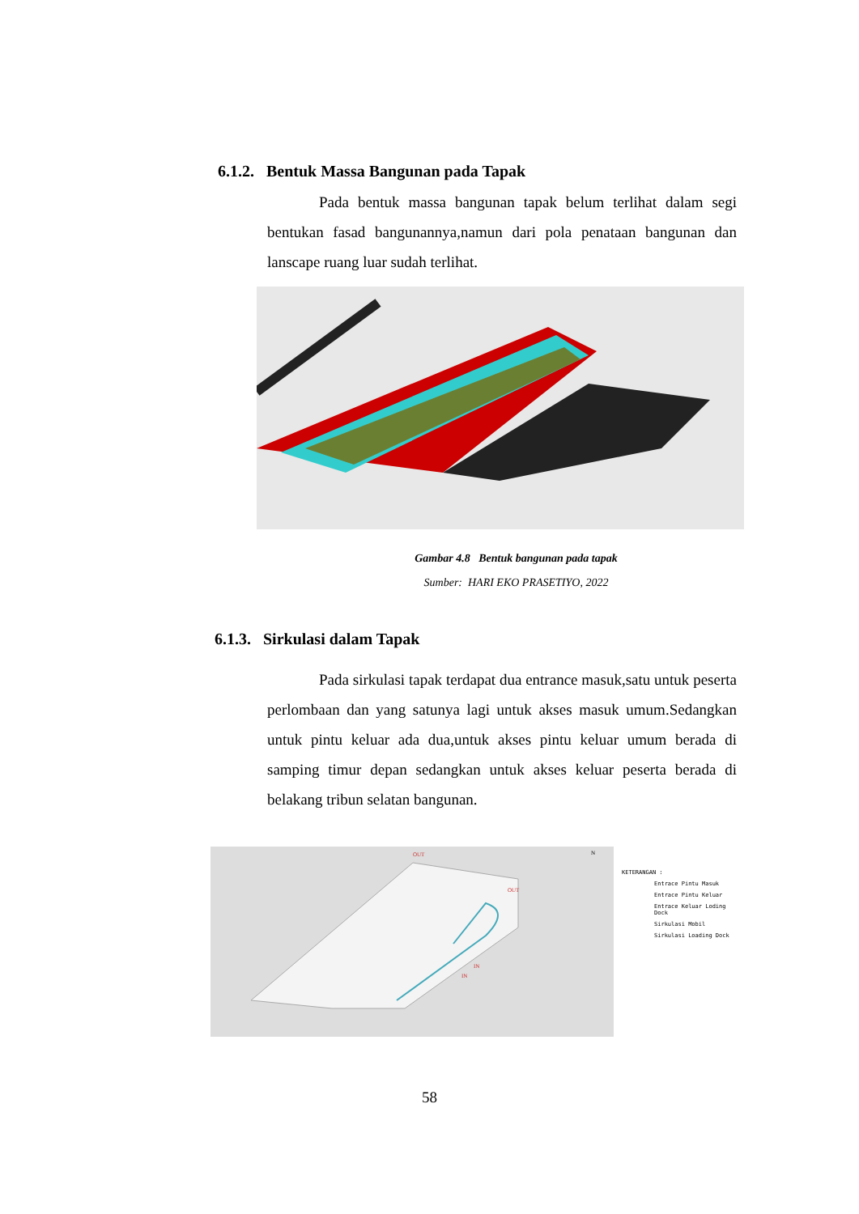6.1.2. Bentuk Massa Bangunan pada Tapak
Pada bentuk massa bangunan tapak belum terlihat dalam segi bentukan fasad bangunannya,namun dari pola penataan bangunan dan lanscape ruang luar sudah terlihat.
Gambar 4.8 Bentuk bangunan pada tapak
Sumber: HARI EKO PRASETIYO, 2022
6.1.3. Sirkulasi dalam Tapak
Pada sirkulasi tapak terdapat dua entrance masuk,satu untuk peserta perlombaan dan yang satunya lagi untuk akses masuk umum.Sedangkan untuk pintu keluar ada dua,untuk akses pintu keluar umum berada di samping timur depan sedangkan untuk akses keluar peserta berada di belakang tribun selatan bangunan.
OUT
OUT
IN
IN
N
KETERANGAN :
Entrace Pintu Masuk
Entrace Pintu Keluar
Entrace Keluar Loding Dock
Sirkulasi Mobil
Sirkulasi Loading Dock
58